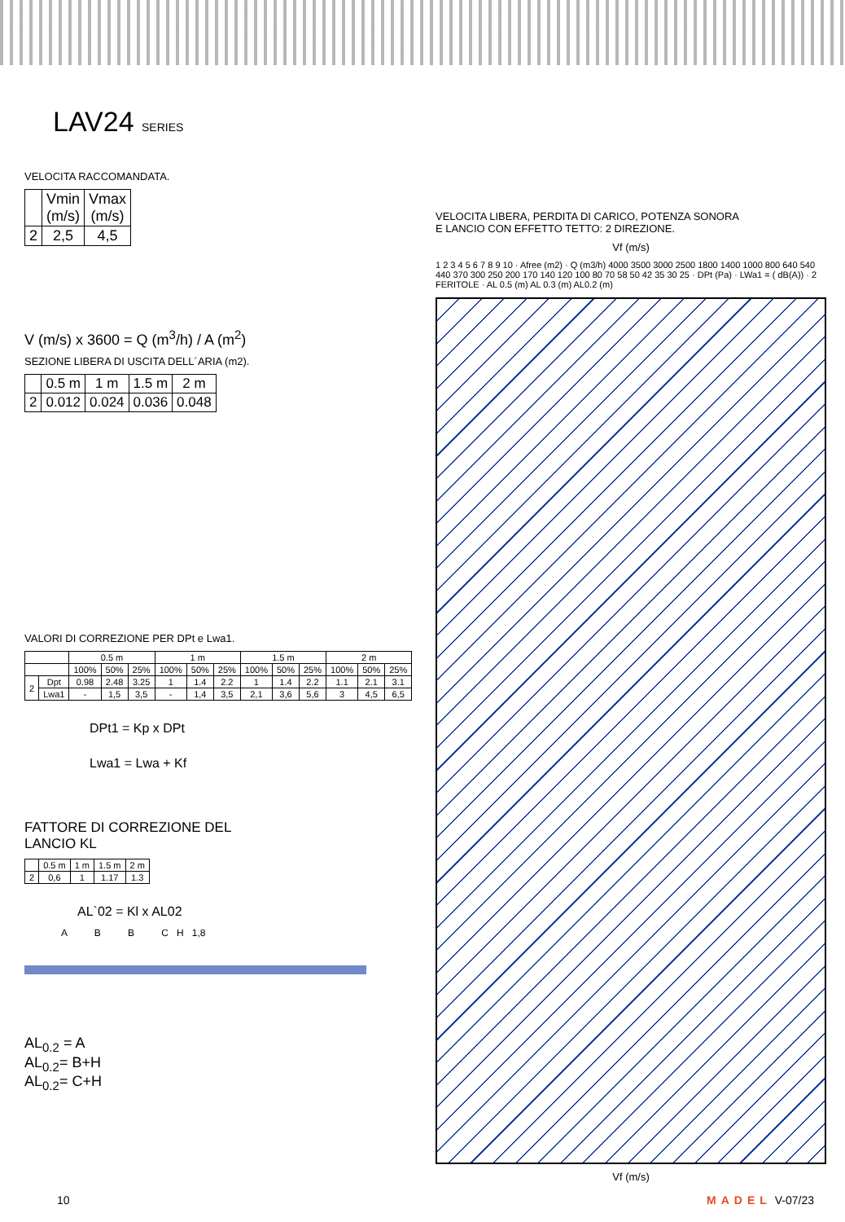LAV24 SERIES
VELOCITA RACCOMANDATA.
| | Vmin (m/s) | Vmax (m/s) |
| --- | --- | --- |
| 2 | 2,5 | 4,5 |
V (m/s) x 3600 = Q (m<sup>3</sup>/h) / A (m<sup>2</sup>)
SEZIONE LIBERA DI USCITA DELL´ARIA (m2).
| | 0.5 m | 1 m | 1.5 m | 2 m |
| --- | --- | --- | --- | --- |
| 2 | 0.012 | 0.024 | 0.036 | 0.048 |
VALORI DI CORREZIONE PER DPt e Lwa1.
| | | 0.5 m | | | 1 m | | | 1.5 m | | | 2 m | | |
| --- | --- | --- | --- | --- | --- | --- | --- | --- | --- | --- | --- | --- | --- |
| | | 100% | 50% | 25% | 100% | 50% | 25% | 100% | 50% | 25% | 100% | 50% | 25% |
| 2 | Dpt | 0.98 | 2.48 | 3.25 | 1 | 1.4 | 2.2 | 1 | 1.4 | 2.2 | 1.1 | 2.1 | 3.1 |
| | Lwa1 | - | 1,5 | 3,5 | - | 1,4 | 3,5 | 2,1 | 3,6 | 5,6 | 3 | 4,5 | 6,5 |
DPt1 = Kp x DPt
Lwa1 = Lwa + Kf
FATTORE DI CORREZIONE DEL
LANCIO KL
| | 0.5 m | 1 m | 1.5 m | 2 m |
| --- | --- | --- | --- | --- |
| 2 | 0,6 | 1 | 1.17 | 1.3 |
AL`02 = Kl x AL02
A B B C H 1,8
AL<sub>0.2</sub> = A
AL<sub>0.2</sub>= B+H
AL<sub>0.2</sub>= C+H
VELOCITA LIBERA, PERDITA DI CARICO, POTENZA SONORA
E LANCIO CON EFFETTO TETTO: 2 DIREZIONE.
Vf (m/s)
1 2 3 4 5 6 7 8 9 10 · Afree (m2) · Q (m3/h) 4000 3500 3000 2500 1800 1400 1000 800 640 540 440 370 300 250 200 170 140 120 100 80 70 58 50 42 35 30 25 · DPt (Pa) · LWa1 = ( dB(A)) · 2 FERITOLE · AL 0.5 (m) AL 0.3 (m) AL0.2 (m)
Vf (m/s)
10 MADEL V-07/23